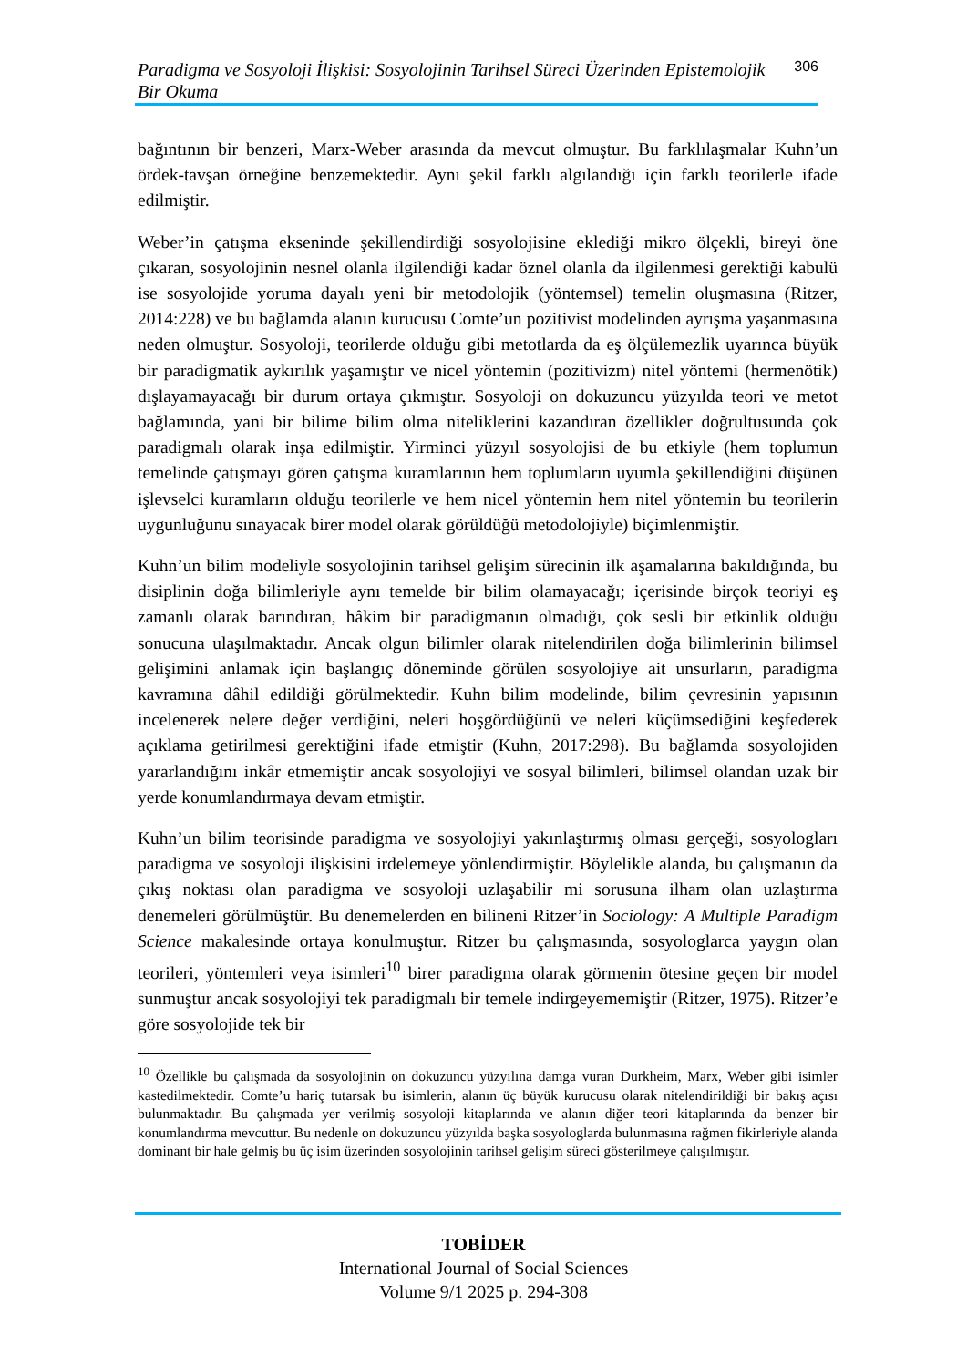Paradigma ve Sosyoloji İlişkisi: Sosyolojinin Tarihsel Süreci Üzerinden Epistemolojik Bir Okuma
306
bağıntının bir benzeri, Marx-Weber arasında da mevcut olmuştur. Bu farklılaşmalar Kuhn’un ördek-tavşan örneğine benzemektedir. Aynı şekil farklı algılandığı için farklı teorilerle ifade edilmiştir.
Weber’in çatışma ekseninde şekillendirdiği sosyolojisine eklediği mikro ölçekli, bireyi öne çıkaran, sosyolojinin nesnel olanla ilgilendiği kadar öznel olanla da ilgilenmesi gerektiği kabulü ise sosyolojide yoruma dayalı yeni bir metodolojik (yöntemsel) temelin oluşmasına (Ritzer, 2014:228) ve bu bağlamda alanın kurucusu Comte’un pozitivist modelinden ayrışma yaşanmasına neden olmuştur. Sosyoloji, teorilerde olduğu gibi metotlarda da eş ölçülemezlik uyarınca büyük bir paradigmatik aykırılık yaşamıştır ve nicel yöntemin (pozitivizm) nitel yöntemi (hermenötik) dışlayamayacağı bir durum ortaya çıkmıştır. Sosyoloji on dokuzuncu yüzyılda teori ve metot bağlamında, yani bir bilime bilim olma niteliklerini kazandıran özellikler doğrultusunda çok paradigmalı olarak inşa edilmiştir. Yirminci yüzyıl sosyolojisi de bu etkiyle (hem toplumun temelinde çatışmayı gören çatışma kuramlarının hem toplumların uyumla şekillendiğini düşünen işlevselci kuramların olduğu teorilerle ve hem nicel yöntemin hem nitel yöntemin bu teorilerin uygunluğunu sınayacak birer model olarak görüldüğü metodolojiyle) biçimlenmiştir.
Kuhn’un bilim modeliyle sosyolojinin tarihsel gelişim sürecinin ilk aşamalarına bakıldığında, bu disiplinin doğa bilimleriyle aynı temelde bir bilim olamayacağı; içerisinde birçok teoriyi eş zamanlı olarak barındıran, hâkim bir paradigmanın olmadığı, çok sesli bir etkinlik olduğu sonucuna ulaşılmaktadır. Ancak olgun bilimler olarak nitelendirilen doğa bilimlerinin bilimsel gelişimini anlamak için başlangıç döneminde görülen sosyolojiye ait unsurların, paradigma kavramına dâhil edildiği görülmektedir. Kuhn bilim modelinde, bilim çevresinin yapısının incelenerek nelere değer verdiğini, neleri hoşgördüğünü ve neleri küçümsediğini keşfederek açıklama getirilmesi gerektiğini ifade etmiştir (Kuhn, 2017:298). Bu bağlamda sosyolojiden yararlandığını inkâr etmemiştir ancak sosyolojiyi ve sosyal bilimleri, bilimsel olandan uzak bir yerde konumlandırmaya devam etmiştir.
Kuhn’un bilim teorisinde paradigma ve sosyolojiyi yakınlaştırmış olması gerçeği, sosyologları paradigma ve sosyoloji ilişkisini irdelemeye yönlendirmiştir. Böylelikle alanda, bu çalışmanın da çıkış noktası olan paradigma ve sosyoloji uzlaşabilir mi sorusuna ilham olan uzlaştırma denemeleri görülmüştür. Bu denemelerden en bilineni Ritzer’in Sociology: A Multiple Paradigm Science makalesinde ortaya konulmuştur. Ritzer bu çalışmasında, sosyologlarca yaygın olan teorileri, yöntemleri veya isimleri<sup>10</sup> birer paradigma olarak görmenin ötesine geçen bir model sunmuştur ancak sosyolojiyi tek paradigmalı bir temele indirgeyememiştir (Ritzer, 1975). Ritzer’e göre sosyolojide tek bir
<sup>10</sup> Özellikle bu çalışmada da sosyolojinin on dokuzuncu yüzyılına damga vuran Durkheim, Marx, Weber gibi isimler kastedilmektedir. Comte’u hariç tutarsak bu isimlerin, alanın üç büyük kurucusu olarak nitelendirildiği bir bakış açısı bulunmaktadır. Bu çalışmada yer verilmiş sosyoloji kitaplarında ve alanın diğer teori kitaplarında da benzer bir konumlandırma mevcuttur. Bu nedenle on dokuzuncu yüzyılda başka sosyologlarda bulunmasına rağmen fikirleriyle alanda dominant bir hale gelmiş bu üç isim üzerinden sosyolojinin tarihsel gelişim süreci gösterilmeye çalışılmıştır.
TOBİDER
International Journal of Social Sciences
Volume 9/1 2025 p. 294-308